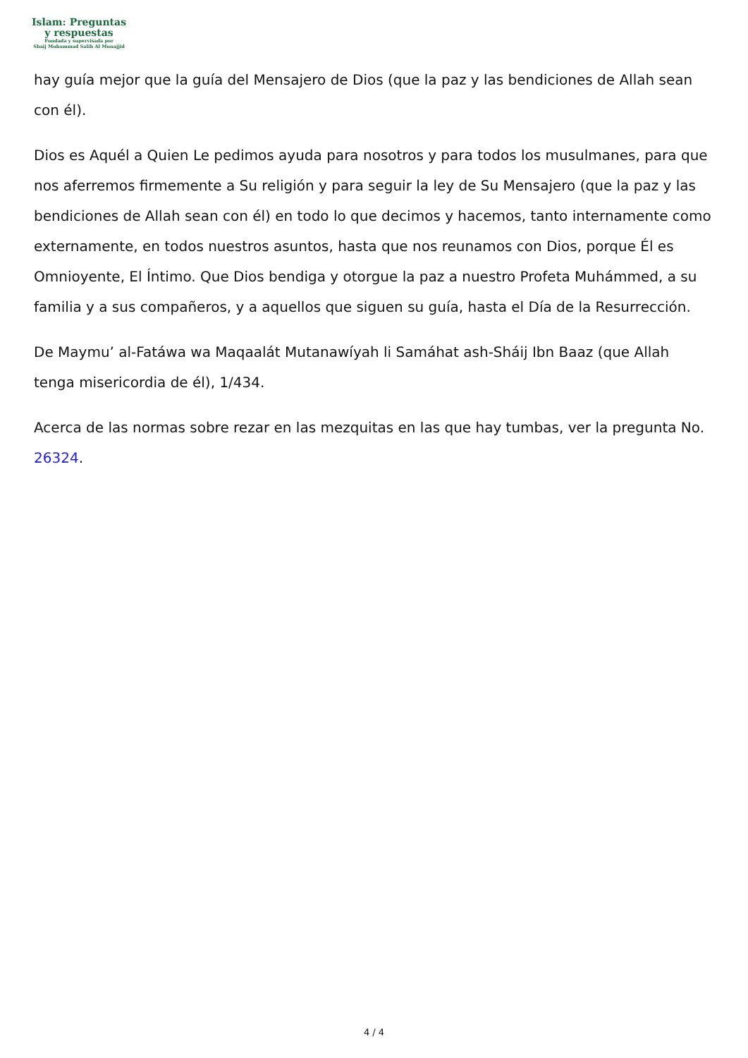Islam: Preguntas
y respuestas
Fundada y supervisada por
Shaij Muhammad Salih Al Munajjid
hay guía mejor que la guía del Mensajero de Dios (que la paz y las bendiciones de Allah sean con él).
Dios es Aquél a Quien Le pedimos ayuda para nosotros y para todos los musulmanes, para que nos aferremos firmemente a Su religión y para seguir la ley de Su Mensajero (que la paz y las bendiciones de Allah sean con él) en todo lo que decimos y hacemos, tanto internamente como externamente, en todos nuestros asuntos, hasta que nos reunamos con Dios, porque Él es Omnioyente, El Íntimo. Que Dios bendiga y otorgue la paz a nuestro Profeta Muhámmed, a su familia y a sus compañeros, y a aquellos que siguen su guía, hasta el Día de la Resurrección.
De Maymu’ al-Fatáwa wa Maqaalát Mutanawíyah li Samáhat ash-Sháij Ibn Baaz (que Allah tenga misericordia de él), 1/434.
Acerca de las normas sobre rezar en las mezquitas en las que hay tumbas, ver la pregunta No. 26324.
4 / 4